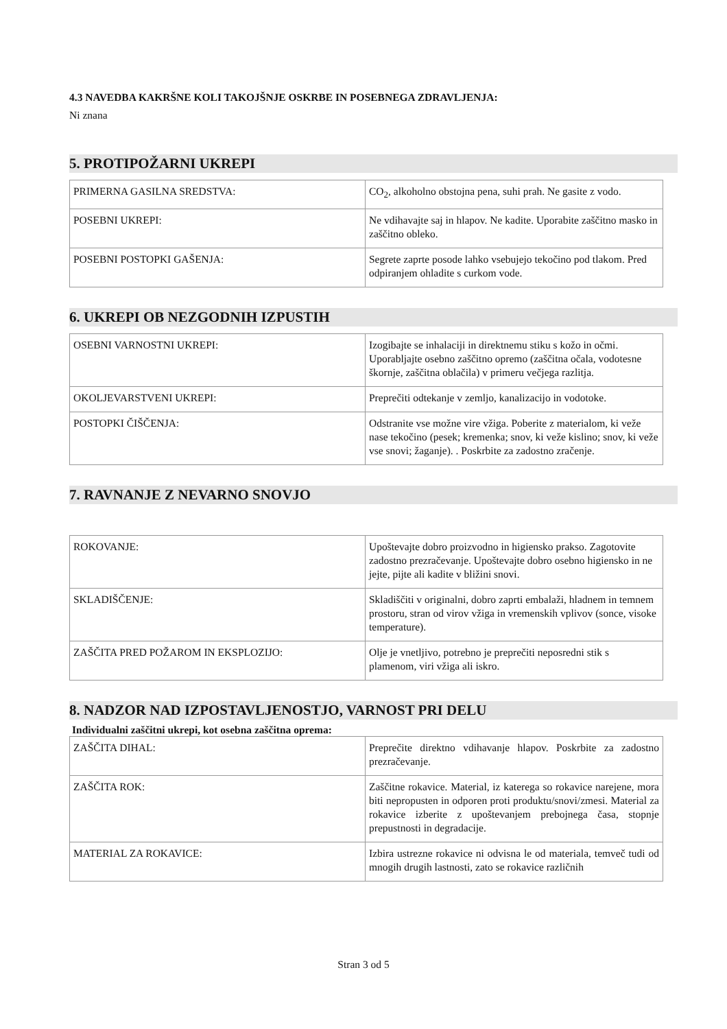4.3 NAVEDBA KAKRŠNE KOLI TAKOJŠNJE OSKRBE IN POSEBNEGA ZDRAVLJENJA:
Ni znana
5. PROTIPOŽARNI UKREPI
| PRIMERNA GASILNA SREDSTVA: | CO<sub>2</sub>, alkoholno obstojna pena, suhi prah. Ne gasite z vodo. |
| POSEBNI UKREPI: | Ne vdihavajte saj in hlapov. Ne kadite. Uporabite zaščitno masko in zaščitno obleko. |
| POSEBNI POSTOPKI GAŠENJA: | Segrete zaprte posode lahko vsebujejo tekočino pod tlakom. Pred odpiranjem ohladite s curkom vode. |
6. UKREPI OB NEZGODNIH IZPUSTIH
| OSEBNI VARNOSTNI UKREPI: | Izogibajte se inhalaciji in direktnemu stiku s kožo in očmi. Uporabljajte osebno zaščitno opremo (zaščitna očala, vodotesne škornje, zaščitna oblačila) v primeru večjega razlitja. |
| OKOLJEVARSTVENI UKREPI: | Preprečiti odtekanje v zemljo, kanalizacijo in vodotoke. |
| POSTOPKI ČIŠČENJA: | Odstranite vse možne vire vžiga. Poberite z materialom, ki veže nase tekočino (pesek; kremenka; snov, ki veže kislino; snov, ki veže vse snovi; žaganje). . Poskrbite za zadostno zračenje. |
7. RAVNANJE Z NEVARNO SNOVJO
| ROKOVANJE: | Upoštevajte dobro proizvodno in higiensko prakso. Zagotovite zadostno prezračevanje. Upoštevajte dobro osebno higiensko in ne jejte, pijte ali kadite v bližini snovi. |
| SKLADIŠČENJE: | Skladiščiti v originalni, dobro zaprti embalaži, hladnem in temnem prostoru, stran od virov vžiga in vremenskih vplivov (sonce, visoke temperature). |
| ZAŠČITA PRED POŽAROM IN EKSPLOZIJO: | Olje je vnetljivo, potrebno je preprečiti neposredni stik s plamenom, viri vžiga ali iskro. |
8. NADZOR NAD IZPOSTAVLJENOSTJO, VARNOST PRI DELU
Individualni zaščitni ukrepi, kot osebna zaščitna oprema:
| ZAŠČITA DIHAL: | Preprečite direktno vdihavanje hlapov. Poskrbite za zadostno prezračevanje. |
| ZAŠČITA ROK: | Zaščitne rokavice. Material, iz katerega so rokavice narejene, mora biti nepropusten in odporen proti produktu/snovi/zmesi. Material za rokavice izberite z upoštevanjem prebojnega časa, stopnje prepustnosti in degradacije. |
| MATERIAL ZA ROKAVICE: | Izbira ustrezne rokavice ni odvisna le od materiala, temveč tudi od mnogih drugih lastnosti, zato se rokavice različnih |
Stran 3 od 5